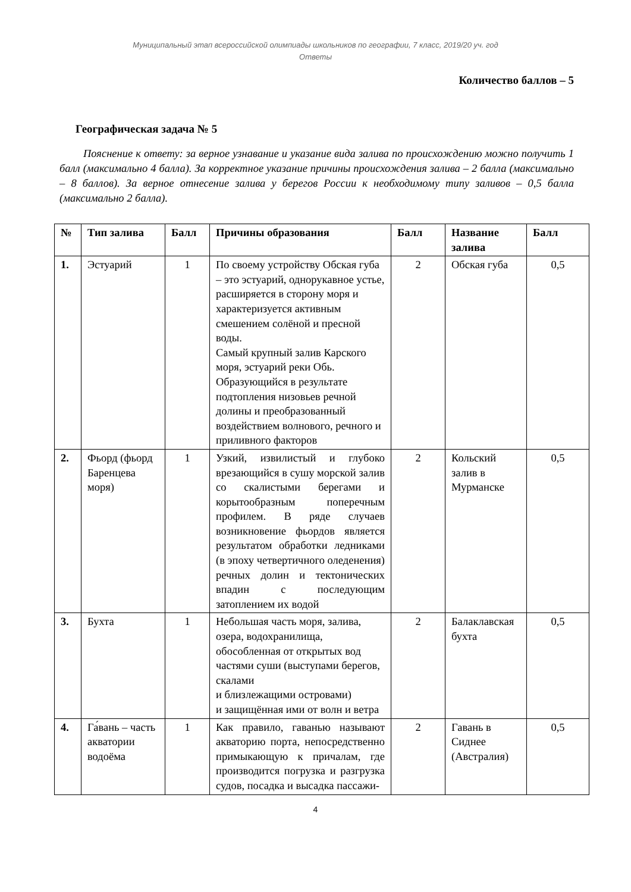Муниципальный этап всероссийской олимпиады школьников по географии, 7 класс, 2019/20 уч. год
Ответы
Количество баллов – 5
Географическая задача № 5
Пояснение к ответу: за верное узнавание и указание вида залива по происхождению можно получить 1 балл (максимально 4 балла). За корректное указание причины происхождения залива – 2 балла (максимально – 8 баллов). За верное отнесение залива у берегов России к необходимому типу заливов – 0,5 балла (максимально 2 балла).
| № | Тип залива | Балл | Причины образования | Балл | Название залива | Балл |
| --- | --- | --- | --- | --- | --- | --- |
| 1. | Эстуарий | 1 | По своему устройству Обская губа – это эстуарий, однорукавное устье, расширяется в сторону моря и характеризуется активным смешением солёной и пресной воды. Самый крупный залив Карского моря, эстуарий реки Обь. Образующийся в результате подтопления низовьев речной долины и преобразованный воздействием волнового, речного и приливного факторов | 2 | Обская губа | 0,5 |
| 2. | Фьорд (фьорд Баренцева моря) | 1 | Узкий, извилистый и глубоко врезающийся в сушу морской залив со скалистыми берегами и корытообразным поперечным профилем. В ряде случаев возникновение фьордов является результатом обработки ледниками (в эпоху четвертичного оледенения) речных долин и тектонических впадин с последующим затоплением их водой | 2 | Кольский залив в Мурманске | 0,5 |
| 3. | Бухта | 1 | Небольшая часть моря, залива, озера, водохранилища, обособленная от открытых вод частями суши (выступами берегов, скалами и близлежащими островами) и защищённая ими от волн и ветра | 2 | Балаклавская бухта | 0,5 |
| 4. | Га́вань – часть акватории водоёма | 1 | Как правило, гаванью называют акваторию порта, непосредственно примыкающую к причалам, где производится погрузка и разгрузка судов, посадка и высадка пассажи- | 2 | Гавань в Сиднее (Австралия) | 0,5 |
4